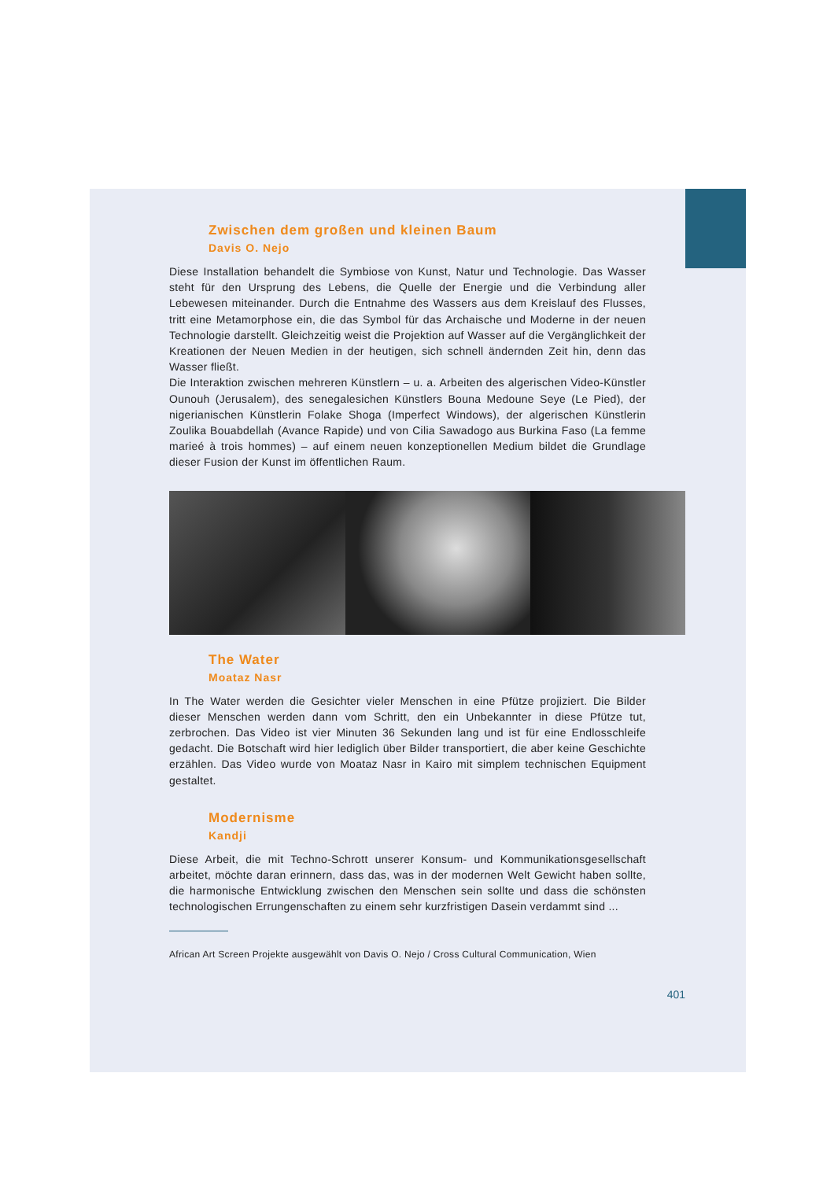Zwischen dem großen und kleinen Baum
Davis O. Nejo
Diese Installation behandelt die Symbiose von Kunst, Natur und Technologie. Das Wasser steht für den Ursprung des Lebens, die Quelle der Energie und die Verbindung aller Lebewesen miteinander. Durch die Entnahme des Wassers aus dem Kreislauf des Flusses, tritt eine Metamorphose ein, die das Symbol für das Archaische und Moderne in der neuen Technologie darstellt. Gleichzeitig weist die Projektion auf Wasser auf die Vergänglichkeit der Kreationen der Neuen Medien in der heutigen, sich schnell ändernden Zeit hin, denn das Wasser fließt.
Die Interaktion zwischen mehreren Künstlern – u. a. Arbeiten des algerischen Video-Künstler Ounouh (Jerusalem), des senegalesichen Künstlers Bouna Medoune Seye (Le Pied), der nigerianischen Künstlerin Folake Shoga (Imperfect Windows), der algerischen Künstlerin Zoulika Bouabdellah (Avance Rapide) und von Cilia Sawadogo aus Burkina Faso (La femme marieé à trois hommes) – auf einem neuen konzeptionellen Medium bildet die Grundlage dieser Fusion der Kunst im öffentlichen Raum.
The Water
Moataz Nasr
In The Water werden die Gesichter vieler Menschen in eine Pfütze projiziert. Die Bilder dieser Menschen werden dann vom Schritt, den ein Unbekannter in diese Pfütze tut, zerbrochen. Das Video ist vier Minuten 36 Sekunden lang und ist für eine Endlosschleife gedacht. Die Botschaft wird hier lediglich über Bilder transportiert, die aber keine Geschichte erzählen. Das Video wurde von Moataz Nasr in Kairo mit simplem technischen Equipment gestaltet.
Modernisme
Kandji
Diese Arbeit, die mit Techno-Schrott unserer Konsum- und Kommunikationsgesellschaft arbeitet, möchte daran erinnern, dass das, was in der modernen Welt Gewicht haben sollte, die harmonische Entwicklung zwischen den Menschen sein sollte und dass die schönsten technologischen Errungenschaften zu einem sehr kurzfristigen Dasein verdammt sind ...
African Art Screen Projekte ausgewählt von Davis O. Nejo / Cross Cultural Communication, Wien
401